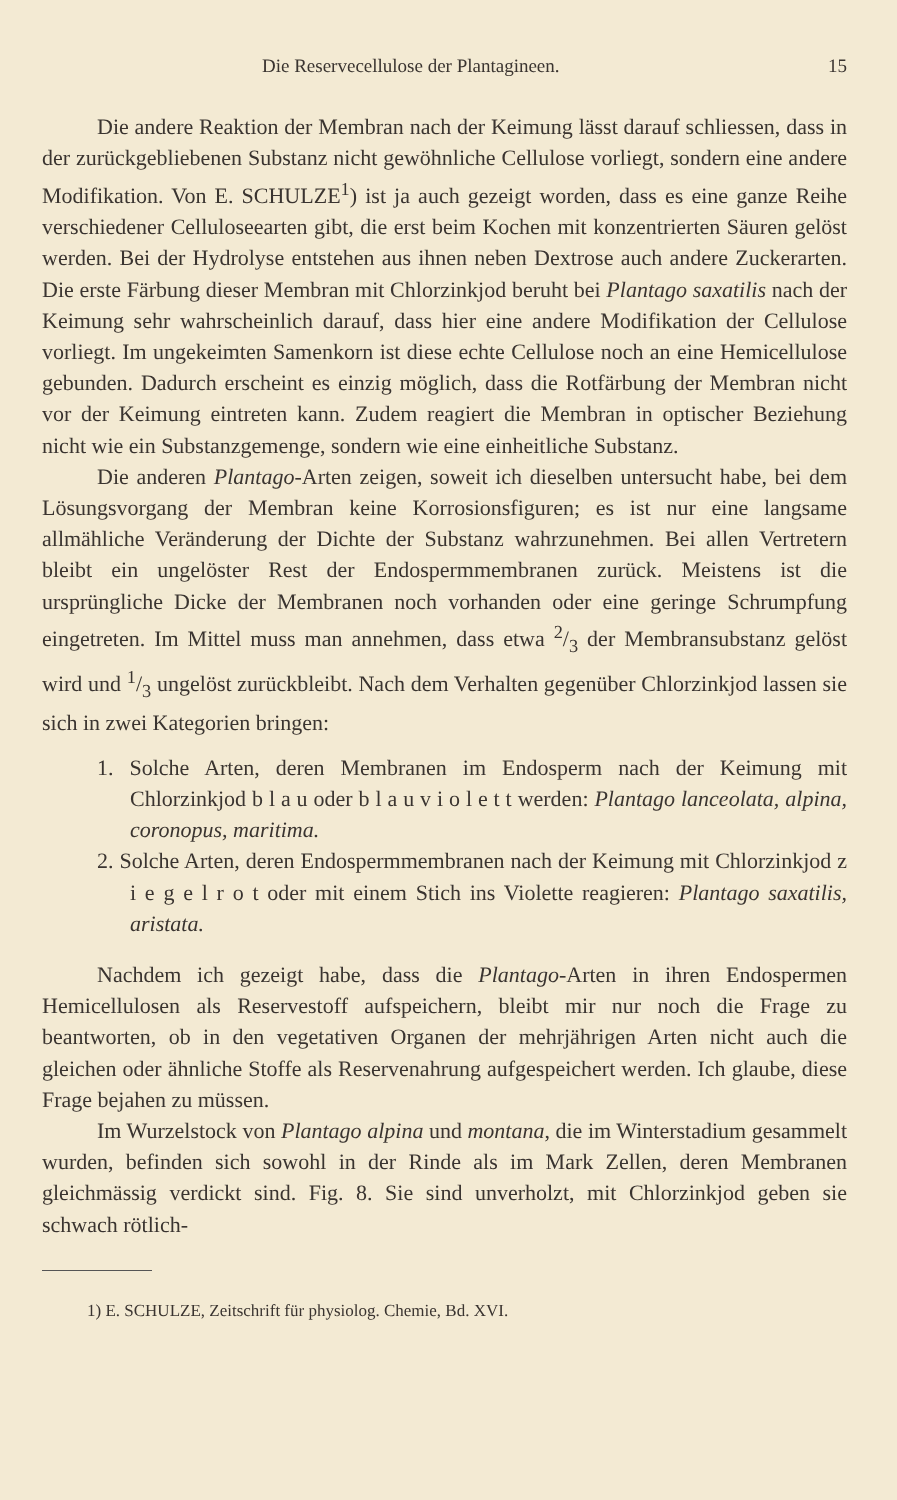Die Reservecellulose der Plantagineen. 15
Die andere Reaktion der Membran nach der Keimung lässt darauf schliessen, dass in der zurückgebliebenen Substanz nicht gewöhnliche Cellulose vorliegt, sondern eine andere Modifikation. Von E. SCHULZE<sup>1</sup>) ist ja auch gezeigt worden, dass es eine ganze Reihe verschiedener Celluloseearten gibt, die erst beim Kochen mit konzentrierten Säuren gelöst werden. Bei der Hydrolyse entstehen aus ihnen neben Dextrose auch andere Zuckerarten. Die erste Färbung dieser Membran mit Chlorzinkjod beruht bei Plantago saxatilis nach der Keimung sehr wahrscheinlich darauf, dass hier eine andere Modifikation der Cellulose vorliegt. Im ungekeimten Samenkorn ist diese echte Cellulose noch an eine Hemicellulose gebunden. Dadurch erscheint es einzig möglich, dass die Rotfärbung der Membran nicht vor der Keimung eintreten kann. Zudem reagiert die Membran in optischer Beziehung nicht wie ein Substanzgemenge, sondern wie eine einheitliche Substanz.
Die anderen Plantago-Arten zeigen, soweit ich dieselben untersucht habe, bei dem Lösungsvorgang der Membran keine Korrosionsfiguren; es ist nur eine langsame allmähliche Veränderung der Dichte der Substanz wahrzunehmen. Bei allen Vertretern bleibt ein ungelöster Rest der Endospermmembranen zurück. Meistens ist die ursprüngliche Dicke der Membranen noch vorhanden oder eine geringe Schrumpfung eingetreten. Im Mittel muss man annehmen, dass etwa 2/3 der Membransubstanz gelöst wird und 1/3 ungelöst zurückbleibt. Nach dem Verhalten gegenüber Chlorzinkjod lassen sie sich in zwei Kategorien bringen:
1. Solche Arten, deren Membranen im Endosperm nach der Keimung mit Chlorzinkjod b l a u oder b l a u v i o l e t t werden: Plantago lanceolata, alpina, coronopus, maritima.
2. Solche Arten, deren Endospermmembranen nach der Keimung mit Chlorzinkjod z i e g e l r o t oder mit einem Stich ins Violette reagieren: Plantago saxatilis, aristata.
Nachdem ich gezeigt habe, dass die Plantago-Arten in ihren Endospermen Hemicellulosen als Reservestoff aufspeichern, bleibt mir nur noch die Frage zu beantworten, ob in den vegetativen Organen der mehrjährigen Arten nicht auch die gleichen oder ähnliche Stoffe als Reservenahrung aufgespeichert werden. Ich glaube, diese Frage bejahen zu müssen.
Im Wurzelstock von Plantago alpina und montana, die im Winterstadium gesammelt wurden, befinden sich sowohl in der Rinde als im Mark Zellen, deren Membranen gleichmässig verdickt sind. Fig. 8. Sie sind unverholzt, mit Chlorzinkjod geben sie schwach rötlich-
1) E. SCHULZE, Zeitschrift für physiolog. Chemie, Bd. XVI.